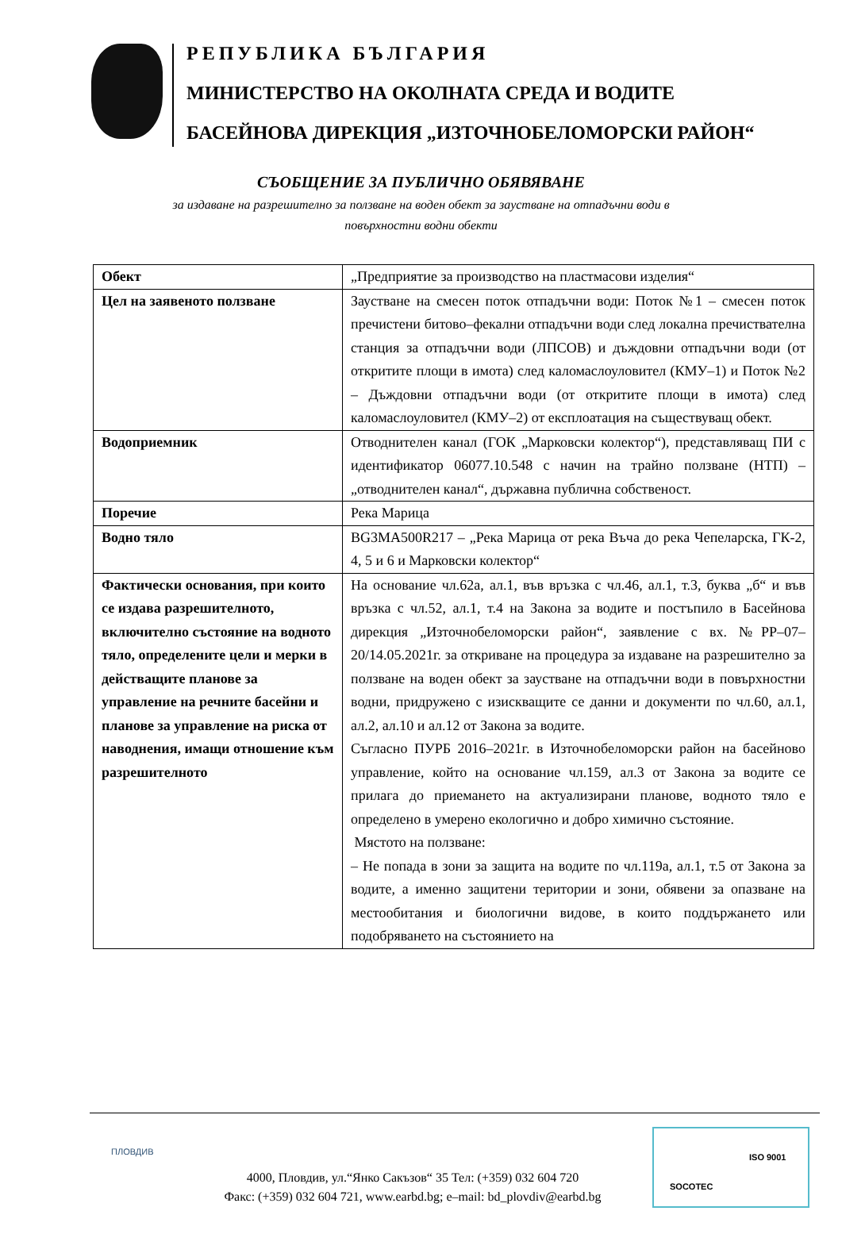РЕПУБЛИКА БЪЛГАРИЯ
МИНИСТЕРСТВО НА ОКОЛНАТА СРЕДА И ВОДИТЕ
БАСЕЙНОВА ДИРЕКЦИЯ „ИЗТОЧНОБЕЛОМОРСКИ РАЙОН“
СЪОБЩЕНИЕ ЗА ПУБЛИЧНО ОБЯВЯВАНЕ
за издаване на разрешително за ползване на воден обект за заустване на отпадъчни води в повърхностни водни обекти
| Обект | „Предприятие за производство на пластмасови изделия“ |
| Цел на заявеното ползване | Заустване на смесен поток отпадъчни води: Поток №1 – смесен поток пречистени битово–фекални отпадъчни води след локална пречиствателна станция за отпадъчни води (ЛПСОВ) и дъждовни отпадъчни води (от откритите площи в имота) след каломаслоуловител (КМУ–1) и Поток №2 – Дъждовни отпадъчни води (от откритите площи в имота) след каломаслоуловител (КМУ–2) от експлоатация на съществуващ обект. |
| Водоприемник | Отводнителен канал (ГОК „Марковски колектор“), представляващ ПИ с идентификатор 06077.10.548 с начин на трайно ползване (НТП) – „отводнителен канал“, държавна публична собственост. |
| Поречие | Река Марица |
| Водно тяло | BG3MA500R217 – „Река Марица от река Въча до река Чепеларска, ГК-2, 4, 5 и 6 и Марковски колектор“ |
| Фактически основания, при които се издава разрешителното, включително състояние на водното тяло, определените цели и мерки в действащите планове за управление на речните басейни и планове за управление на риска от наводнения, имащи отношение към разрешителното | На основание чл.62а, ал.1, във връзка с чл.46, ал.1, т.3, буква „б“ и във връзка с чл.52, ал.1, т.4 на Закона за водите и постъпило в Басейнова дирекция „Източнобеломорски район“, заявление с вх. №РР–07–20/14.05.2021г. за откриване на процедура за издаване на разрешително за ползване на воден обект за заустване на отпадъчни води в повърхностни водни, придружено с изискващите се данни и документи по чл.60, ал.1, ал.2, ал.10 и ал.12 от Закона за водите. Съгласно ПУРБ 2016–2021г. в Източнобеломорски район на басейново управление, който на основание чл.159, ал.3 от Закона за водите се прилага до приемането на актуализирани планове, водното тяло е определено в умерено екологично и добро химично състояние. Мястото на ползване: – Не попада в зони за защита на водите по чл.119а, ал.1, т.5 от Закона за водите, а именно защитени територии и зони, обявени за опазване на местообитания и биологични видове, в които поддържането или подобряването на състоянието на |
ПЛОВДИВ
4000, Пловдив, ул.“Янко Сакъзов“ 35 Тел: (+359) 032 604 720
Факс: (+359) 032 604 721, www.earbd.bg; e–mail: bd_plovdiv@earbd.bg
ISO 9001
SOCOTEC